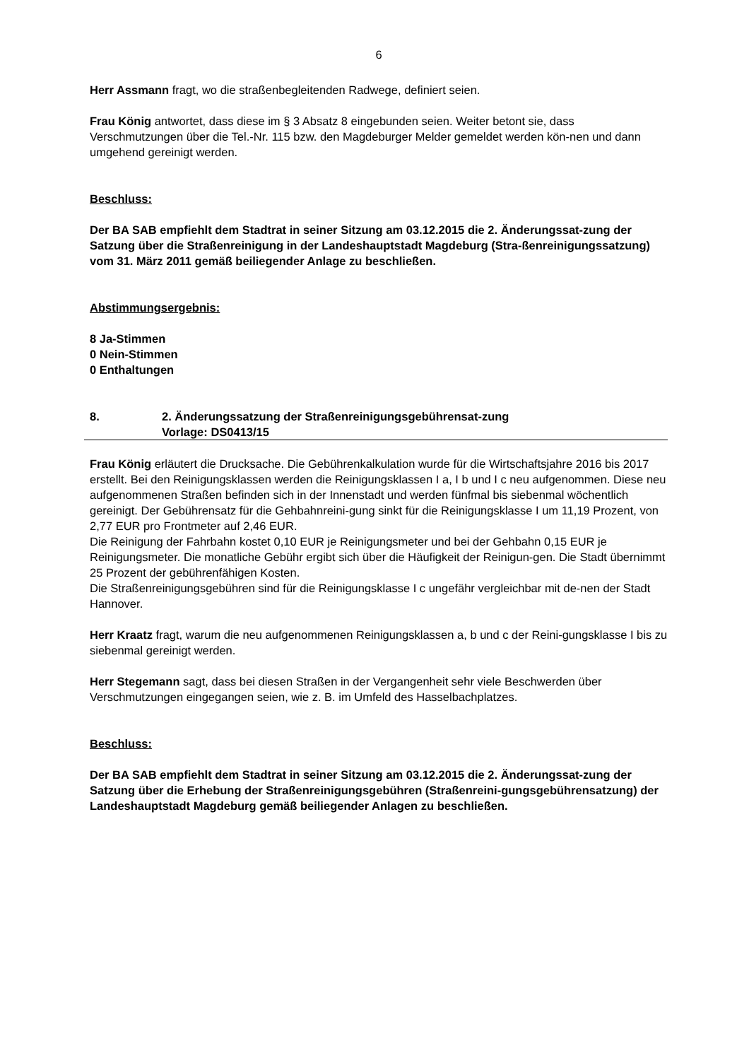6
Herr Assmann fragt, wo die straßenbegleitenden Radwege, definiert seien.
Frau König antwortet, dass diese im § 3 Absatz 8 eingebunden seien. Weiter betont sie, dass Verschmutzungen über die Tel.-Nr. 115 bzw. den Magdeburger Melder gemeldet werden kön-nen und dann umgehend gereinigt werden.
Beschluss:
Der BA SAB empfiehlt dem Stadtrat in seiner Sitzung am 03.12.2015 die 2. Änderungssat-zung der Satzung über die Straßenreinigung in der Landeshauptstadt Magdeburg (Stra-ßenreinigungssatzung) vom 31. März 2011 gemäß beiliegender Anlage zu beschließen.
Abstimmungsergebnis:
8 Ja-Stimmen
0 Nein-Stimmen
0 Enthaltungen
8. 2. Änderungssatzung der Straßenreinigungsgebührensat-zung
Vorlage: DS0413/15
Frau König erläutert die Drucksache. Die Gebührenkalkulation wurde für die Wirtschaftsjahre 2016 bis 2017 erstellt. Bei den Reinigungsklassen werden die Reinigungsklassen I a, I b und I c neu aufgenommen. Diese neu aufgenommenen Straßen befinden sich in der Innenstadt und werden fünfmal bis siebenmal wöchentlich gereinigt. Der Gebührensatz für die Gehbahnreini-gung sinkt für die Reinigungsklasse I um 11,19 Prozent, von 2,77 EUR pro Frontmeter auf 2,46 EUR.
Die Reinigung der Fahrbahn kostet 0,10 EUR je Reinigungsmeter und bei der Gehbahn 0,15 EUR je Reinigungsmeter. Die monatliche Gebühr ergibt sich über die Häufigkeit der Reinigun-gen. Die Stadt übernimmt 25 Prozent der gebührenfähigen Kosten.
Die Straßenreinigungsgebühren sind für die Reinigungsklasse I c ungefähr vergleichbar mit de-nen der Stadt Hannover.
Herr Kraatz fragt, warum die neu aufgenommenen Reinigungsklassen a, b und c der Reini-gungsklasse I bis zu siebenmal gereinigt werden.
Herr Stegemann sagt, dass bei diesen Straßen in der Vergangenheit sehr viele Beschwerden über Verschmutzungen eingegangen seien, wie z. B. im Umfeld des Hasselbachplatzes.
Beschluss:
Der BA SAB empfiehlt dem Stadtrat in seiner Sitzung am 03.12.2015 die 2. Änderungssat-zung der Satzung über die Erhebung der Straßenreinigungsgebühren (Straßenreini-gungsgebührensatzung) der Landeshauptstadt Magdeburg gemäß beiliegender Anlagen zu beschließen.